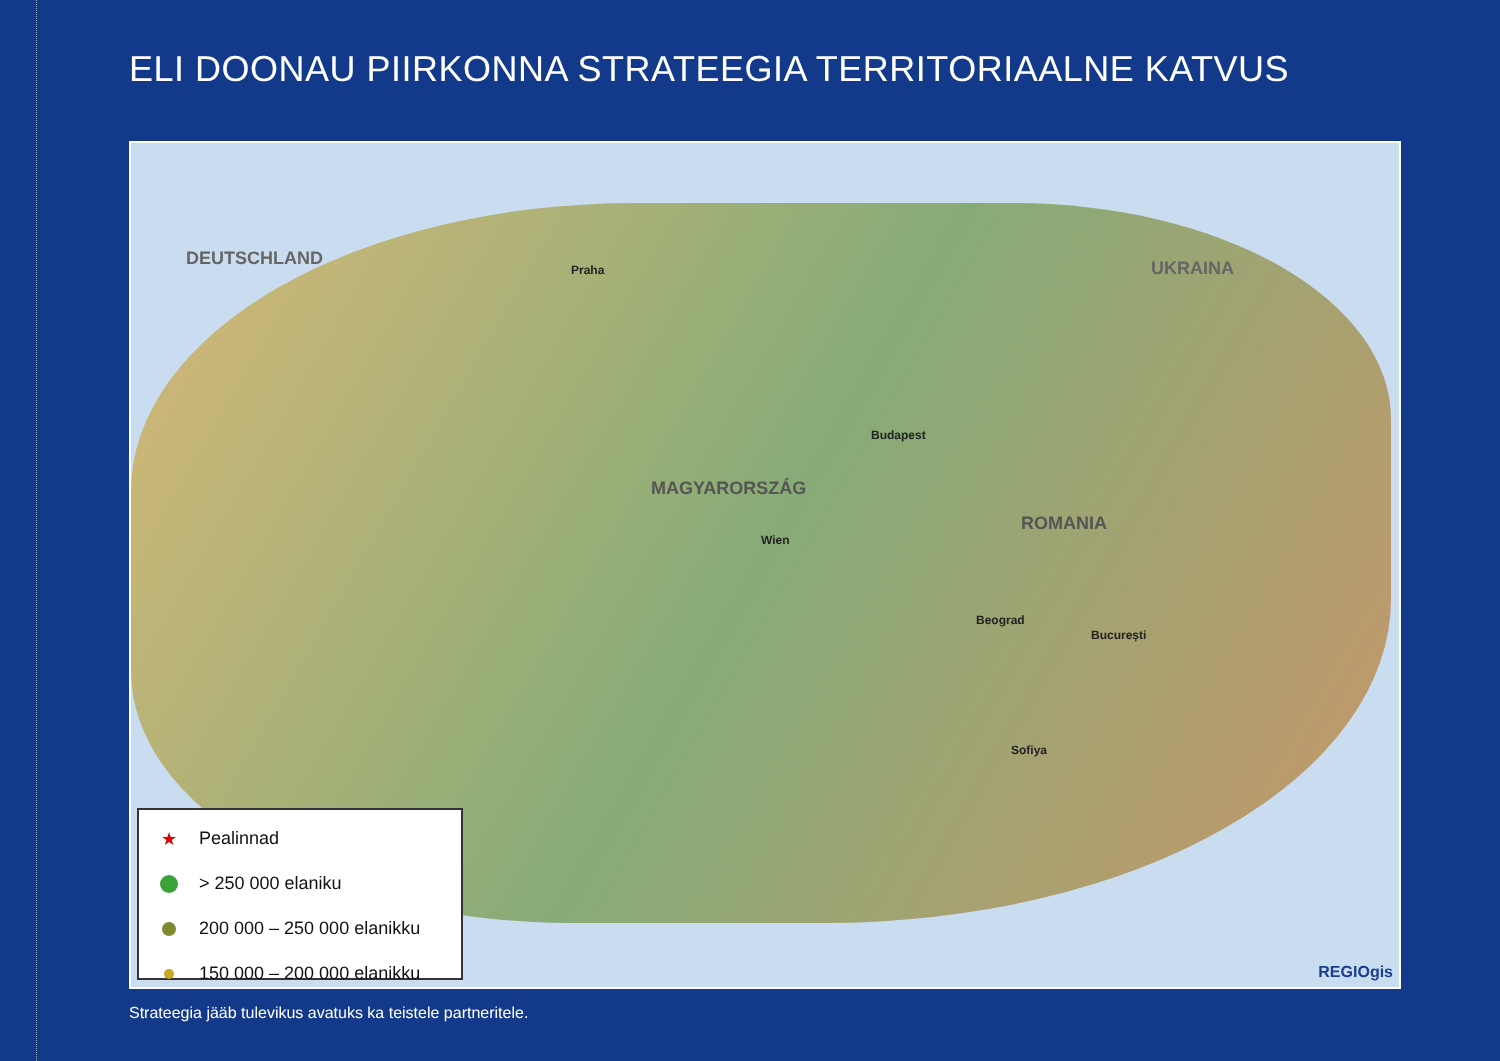ELI DOONAU PIIRKONNA STRATEEGIA TERRITORIAALNE KATVUS
DEUTSCHLAND UKRAINA
MAGYARORSZÁG
ROMANIA
Praha
Wien
Budapest
Beograd
București
Sofiya
★ Pealinnad
> 250 000 elaniku
200 000 – 250 000 elanikku
150 000 – 200 000 elanikku
REGIOgis
Strateegia jääb tulevikus avatuks ka teistele partneritele.